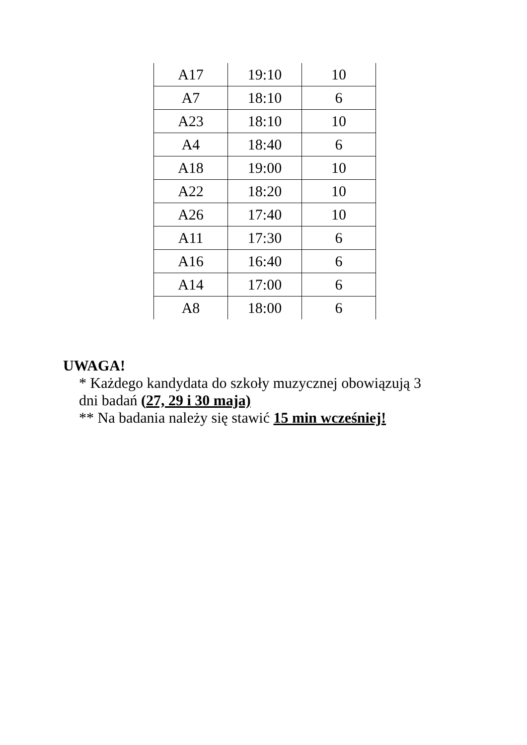| A17 | 19:10 | 10 |
| A7 | 18:10 | 6 |
| A23 | 18:10 | 10 |
| A4 | 18:40 | 6 |
| A18 | 19:00 | 10 |
| A22 | 18:20 | 10 |
| A26 | 17:40 | 10 |
| A11 | 17:30 | 6 |
| A16 | 16:40 | 6 |
| A14 | 17:00 | 6 |
| A8 | 18:00 | 6 |
UWAGA!
* Każdego kandydata do szkoły muzycznej obowiązują 3
dni badań (27, 29 i 30 maja)
** Na badania należy się stawić 15 min wcześniej!